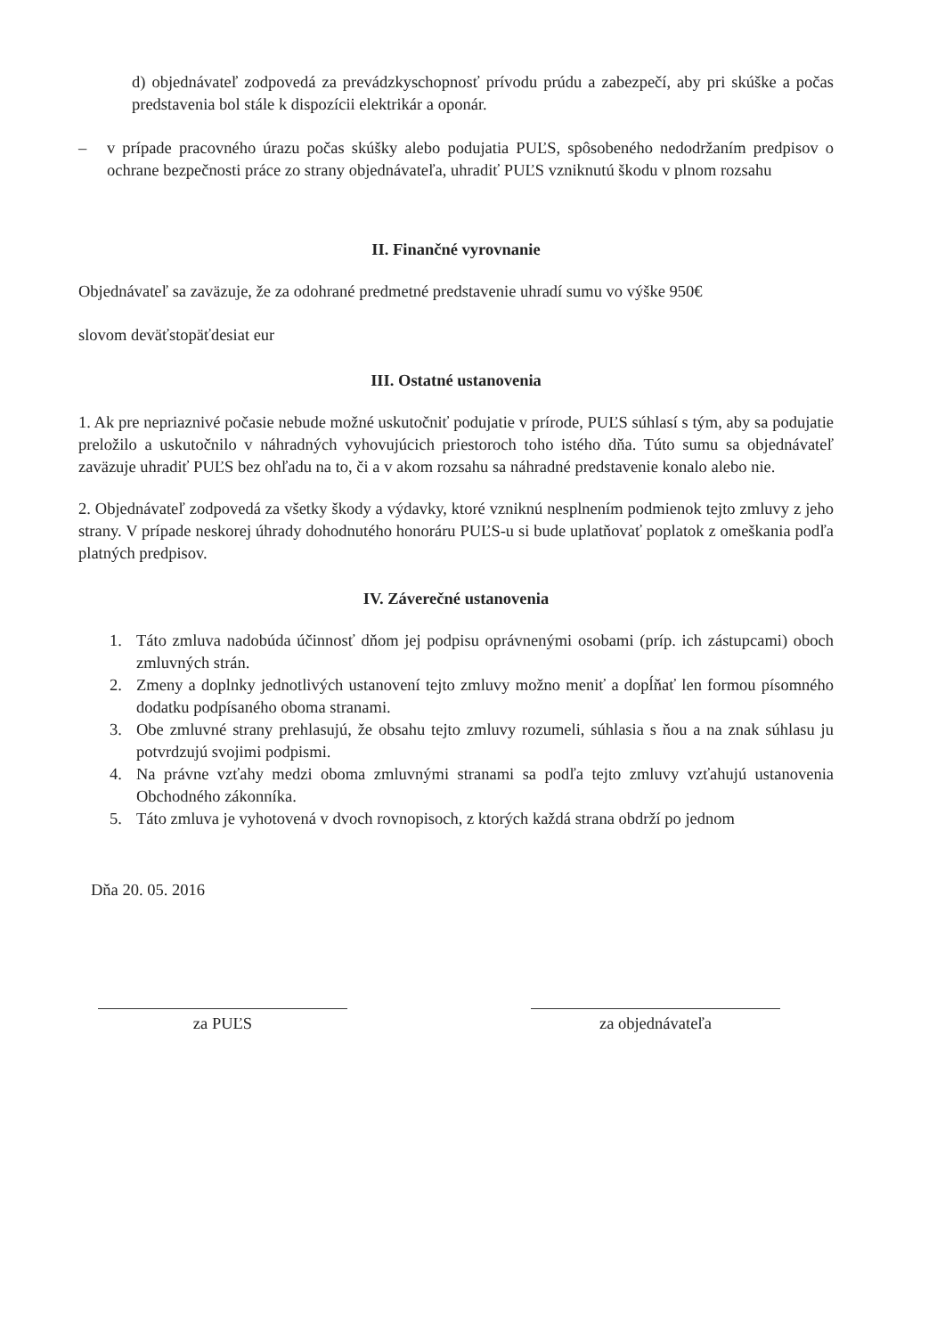d) objednávateľ zodpovedá za prevádzkyschopnosť prívodu prúdu a zabezpečí, aby pri skúške a počas predstavenia bol stále k dispozícii elektrikár a oponár.
– v prípade pracovného úrazu počas skúšky alebo podujatia PUĽS, spôsobeného nedodržaním predpisov o ochrane bezpečnosti práce zo strany objednávateľa, uhradiť PUĽS vzniknutú škodu v plnom rozsahu
II. Finančné vyrovnanie
Objednávateľ sa zaväzuje, že za odohrané predmetné predstavenie uhradí sumu vo výške 950€
slovom deväťstopäťdesiat eur
III. Ostatné ustanovenia
1. Ak pre nepriaznivé počasie nebude možné uskutočniť podujatie v prírode, PUĽS súhlasí s tým, aby sa podujatie preložilo a uskutočnilo v náhradných vyhovujúcich priestoroch toho istého dňa. Túto sumu sa objednávateľ zaväzuje uhradiť PUĽS bez ohľadu na to, či a v akom rozsahu sa náhradné predstavenie konalo alebo nie.
2. Objednávateľ zodpovedá za všetky škody a výdavky, ktoré vzniknú nesplnením podmienok tejto zmluvy z jeho strany. V prípade neskorej úhrady dohodnutého honoráru PUĽS-u si bude uplatňovať poplatok z omeškania podľa platných predpisov.
IV. Záverečné ustanovenia
1. Táto zmluva nadobúda účinnosť dňom jej podpisu oprávnenými osobami (príp. ich zástupcami) oboch zmluvných strán.
2. Zmeny a doplnky jednotlivých ustanovení tejto zmluvy možno meniť a dopĺňať len formou písomného dodatku podpísaného oboma stranami.
3. Obe zmluvné strany prehlasujú, že obsahu tejto zmluvy rozumeli, súhlasia s ňou a na znak súhlasu ju potvrdzujú svojimi podpismi.
4. Na právne vzťahy medzi oboma zmluvnými stranami sa podľa tejto zmluvy vzťahujú ustanovenia Obchodného zákonníka.
5. Táto zmluva je vyhotovená v dvoch rovnopisoch, z ktorých každá strana obdrží po jednom
Dňa 20. 05. 2016
za PUĽS za objednávateľa